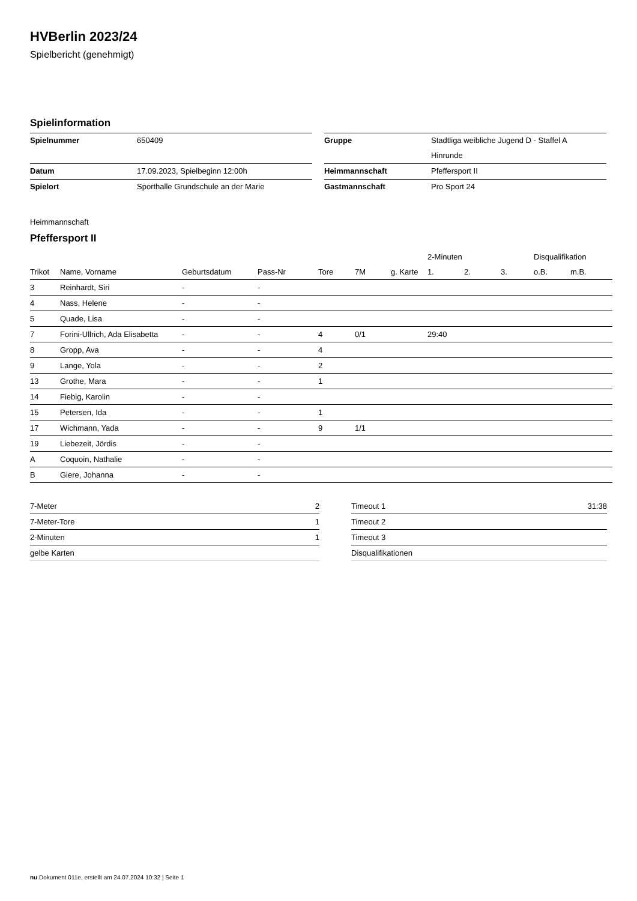HVBerlin 2023/24
Spielbericht (genehmigt)
Spielinformation
| Spielnummer | 650409 |
| Datum | 17.09.2023, Spielbeginn 12:00h |
| Spielort | Sporthalle Grundschule an der Marie |
| Gruppe | Stadtliga weibliche Jugend D - Staffel A |
| | Hinrunde |
| Heimmannschaft | Pfeffersport II |
| Gastmannschaft | Pro Sport 24 |
Heimmannschaft
Pfeffersport II
| | | | | | | | 2-Minuten | | | Disqualifikation | |
| --- | --- | --- | --- | --- | --- | --- | --- | --- | --- | --- | --- |
| Trikot | Name, Vorname | Geburtsdatum | Pass-Nr | Tore | 7M | g. Karte | 1. | 2. | 3. | o.B. | m.B. |
| 3 | Reinhardt, Siri | - | - | | | | | | | | |
| 4 | Nass, Helene | - | - | | | | | | | | |
| 5 | Quade, Lisa | - | - | | | | | | | | |
| 7 | Forini-Ullrich, Ada Elisabetta | - | - | 4 | 0/1 | | 29:40 | | | | |
| 8 | Gropp, Ava | - | - | 4 | | | | | | | |
| 9 | Lange, Yola | - | - | 2 | | | | | | | |
| 13 | Grothe, Mara | - | - | 1 | | | | | | | |
| 14 | Fiebig, Karolin | - | - | | | | | | | | |
| 15 | Petersen, Ida | - | - | 1 | | | | | | | |
| 17 | Wichmann, Yada | - | - | 9 | 1/1 | | | | | | |
| 19 | Liebezeit, Jördis | - | - | | | | | | | | |
| A | Coquoin, Nathalie | - | - | | | | | | | | |
| B | Giere, Johanna | - | - | | | | | | | | |
| 7-Meter | 2 |
| 7-Meter-Tore | 1 |
| 2-Minuten | 1 |
| gelbe Karten | |
| Timeout 1 | 31:38 |
| Timeout 2 | |
| Timeout 3 | |
| Disqualifikationen | |
nu.Dokument 011e, erstellt am 24.07.2024 10:32 | Seite 1